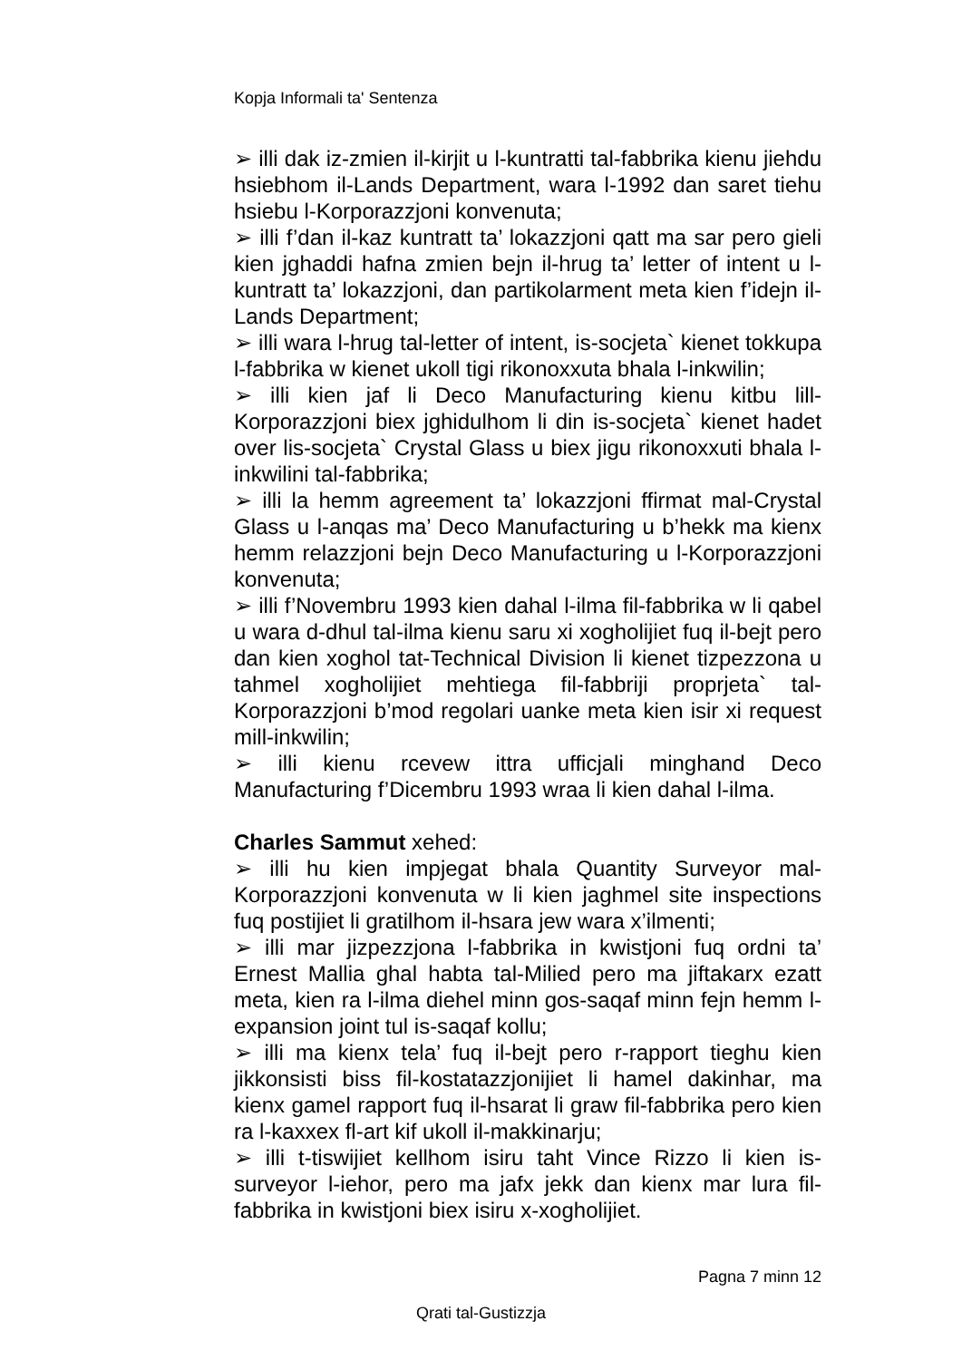Kopja Informali ta' Sentenza
➢ illi dak iz-zmien il-kirjit u l-kuntratti tal-fabbrika kienu jiehdu hsiebhom il-Lands Department, wara l-1992 dan saret tiehu hsiebu l-Korporazzjoni konvenuta;
➢ illi f’dan il-kaz kuntratt ta’ lokazzjoni qatt ma sar pero gieli kien jghaddi hafna zmien bejn il-hrug ta’ letter of intent u l-kuntratt ta’ lokazzjoni, dan partikolarment meta kien f’idejn il-Lands Department;
➢ illi wara l-hrug tal-letter of intent, is-socjeta` kienet tokkupa l-fabbrika w kienet ukoll tigi rikonoxxuta bhala l-inkwilin;
➢ illi kien jaf li Deco Manufacturing kienu kitbu lill-Korporazzjoni biex jghidulhom li din is-socjeta` kienet hadet over lis-socjeta` Crystal Glass u biex jigu rikonoxxuti bhala l-inkwilini tal-fabbrika;
➢ illi la hemm agreement ta’ lokazzjoni ffirmat mal-Crystal Glass u l-anqas ma’ Deco Manufacturing u b’hekk ma kienx hemm relazzjoni bejn Deco Manufacturing u l-Korporazzjoni konvenuta;
➢ illi f’Novembru 1993 kien dahal l-ilma fil-fabbrika w li qabel u wara d-dhul tal-ilma kienu saru xi xogholijiet fuq il-bejt pero dan kien xoghol tat-Technical Division li kienet tizpezzona u tahmel xogholijiet mehtiega fil-fabbriji proprjeta` tal-Korporazzjoni b’mod regolari uanke meta kien isir xi request mill-inkwilin;
➢ illi kienu rcevew ittra ufficjali minghand Deco Manufacturing f’Dicembru 1993 wraa li kien dahal l-ilma.
Charles Sammut xehed:
➢ illi hu kien impjegat bhala Quantity Surveyor mal-Korporazzjoni konvenuta w li kien jaghmel site inspections fuq postijiet li gratilhom il-hsara jew wara x’ilmenti;
➢ illi mar jizpezzjona l-fabbrika in kwistjoni fuq ordni ta’ Ernest Mallia ghal habta tal-Milied pero ma jiftakarx ezatt meta, kien ra l-ilma diehel minn gos-saqaf minn fejn hemm l-expansion joint tul is-saqaf kollu;
➢ illi ma kienx tela’ fuq il-bejt pero r-rapport tieghu kien jikkonsisti biss fil-kostatazzjonijiet li hamel dakinhar, ma kienx gamel rapport fuq il-hsarat li graw fil-fabbrika pero kien ra l-kaxxex fl-art kif ukoll il-makkinarju;
➢ illi t-tiswijiet kellhom isiru taht Vince Rizzo li kien is-surveyor l-iehor, pero ma jafx jekk dan kienx mar lura fil-fabbrika in kwistjoni biex isiru x-xogholijiet.
Pagna 7 minn 12
Qrati tal-Gustizzja